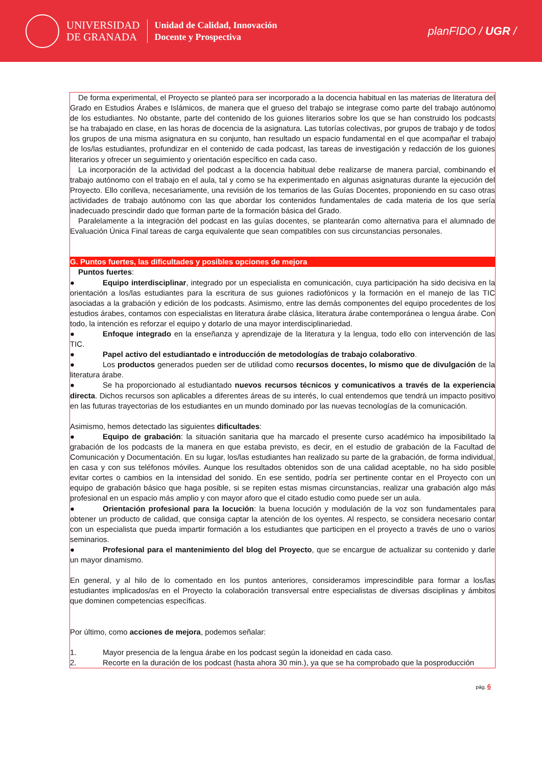UNIVERSIDAD
DE GRANADA
Unidad de Calidad, Innovación
Docente y Prospectiva
planFIDO / UGR /
De forma experimental, el Proyecto se planteó para ser incorporado a la docencia habitual en las materias de literatura del Grado en Estudios Árabes e Islámicos, de manera que el grueso del trabajo se integrase como parte del trabajo autónomo de los estudiantes. No obstante, parte del contenido de los guiones literarios sobre los que se han construido los podcasts se ha trabajado en clase, en las horas de docencia de la asignatura. Las tutorías colectivas, por grupos de trabajo y de todos los grupos de una misma asignatura en su conjunto, han resultado un espacio fundamental en el que acompañar el trabajo de los/las estudiantes, profundizar en el contenido de cada podcast, las tareas de investigación y redacción de los guiones literarios y ofrecer un seguimiento y orientación específico en cada caso.
La incorporación de la actividad del podcast a la docencia habitual debe realizarse de manera parcial, combinando el trabajo autónomo con el trabajo en el aula, tal y como se ha experimentado en algunas asignaturas durante la ejecución del Proyecto. Ello conlleva, necesariamente, una revisión de los temarios de las Guías Docentes, proponiendo en su caso otras actividades de trabajo autónomo con las que abordar los contenidos fundamentales de cada materia de los que sería inadecuado prescindir dado que forman parte de la formación básica del Grado.
Paralelamente a la integración del podcast en las guías docentes, se plantearán como alternativa para el alumnado de Evaluación Única Final tareas de carga equivalente que sean compatibles con sus circunstancias personales.
G. Puntos fuertes, las dificultades y posibles opciones de mejora
Puntos fuertes:
● Equipo interdisciplinar, integrado por un especialista en comunicación, cuya participación ha sido decisiva en la orientación a los/las estudiantes para la escritura de sus guiones radiofónicos y la formación en el manejo de las TIC asociadas a la grabación y edición de los podcasts. Asimismo, entre las demás componentes del equipo procedentes de los estudios árabes, contamos con especialistas en literatura árabe clásica, literatura árabe contemporánea o lengua árabe. Con todo, la intención es reforzar el equipo y dotarlo de una mayor interdisciplinariedad.
● Enfoque integrado en la enseñanza y aprendizaje de la literatura y la lengua, todo ello con intervención de las TIC.
● Papel activo del estudiantado e introducción de metodologías de trabajo colaborativo.
● Los productos generados pueden ser de utilidad como recursos docentes, lo mismo que de divulgación de la literatura árabe.
● Se ha proporcionado al estudiantado nuevos recursos técnicos y comunicativos a través de la experiencia directa. Dichos recursos son aplicables a diferentes áreas de su interés, lo cual entendemos que tendrá un impacto positivo en las futuras trayectorias de los estudiantes en un mundo dominado por las nuevas tecnologías de la comunicación.
Asimismo, hemos detectado las siguientes dificultades:
● Equipo de grabación: la situación sanitaria que ha marcado el presente curso académico ha imposibilitado la grabación de los podcasts de la manera en que estaba previsto, es decir, en el estudio de grabación de la Facultad de Comunicación y Documentación. En su lugar, los/las estudiantes han realizado su parte de la grabación, de forma individual, en casa y con sus teléfonos móviles. Aunque los resultados obtenidos son de una calidad aceptable, no ha sido posible evitar cortes o cambios en la intensidad del sonido. En ese sentido, podría ser pertinente contar en el Proyecto con un equipo de grabación básico que haga posible, si se repiten estas mismas circunstancias, realizar una grabación algo más profesional en un espacio más amplio y con mayor aforo que el citado estudio como puede ser un aula.
● Orientación profesional para la locución: la buena locución y modulación de la voz son fundamentales para obtener un producto de calidad, que consiga captar la atención de los oyentes. Al respecto, se considera necesario contar con un especialista que pueda impartir formación a los estudiantes que participen en el proyecto a través de uno o varios seminarios.
● Profesional para el mantenimiento del blog del Proyecto, que se encargue de actualizar su contenido y darle un mayor dinamismo.
En general, y al hilo de lo comentado en los puntos anteriores, consideramos imprescindible para formar a los/las estudiantes implicados/as en el Proyecto la colaboración transversal entre especialistas de diversas disciplinas y ámbitos que dominen competencias específicas.
Por último, como acciones de mejora, podemos señalar:
1. Mayor presencia de la lengua árabe en los podcast según la idoneidad en cada caso.
2. Recorte en la duración de los podcast (hasta ahora 30 min.), ya que se ha comprobado que la posproducción
pág. 6